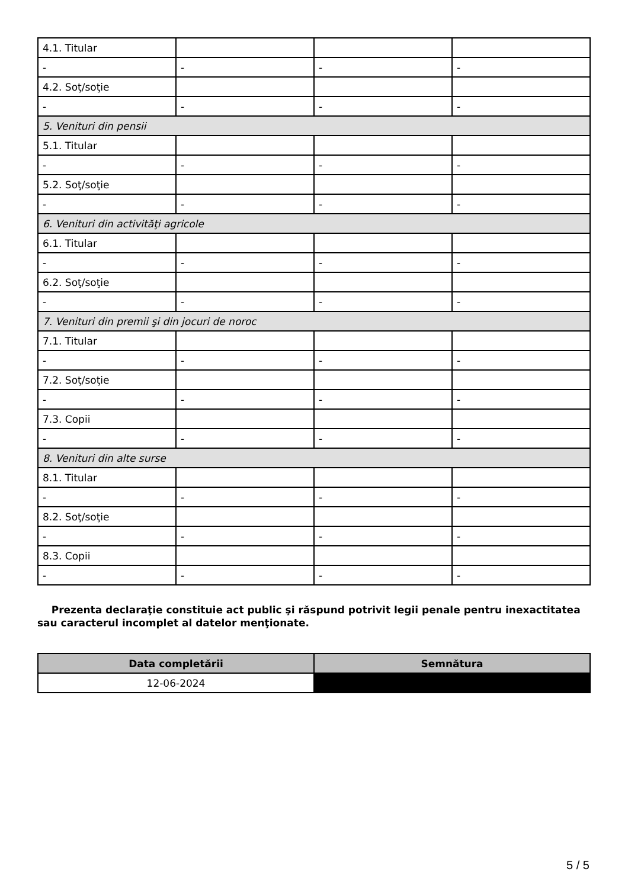| 4.1. Titular | | | |
| - | - | - | - |
| 4.2. Soţ/soţie | | | |
| - | - | - | - |
| 5. Venituri din pensii | | | |
| 5.1. Titular | | | |
| - | - | - | - |
| 5.2. Soţ/soţie | | | |
| - | - | - | - |
| 6. Venituri din activităţi agricole | | | |
| 6.1. Titular | | | |
| - | - | - | - |
| 6.2. Soţ/soţie | | | |
| - | - | - | - |
| 7. Venituri din premii şi din jocuri de noroc | | | |
| 7.1. Titular | | | |
| - | - | - | - |
| 7.2. Soţ/soţie | | | |
| - | - | - | - |
| 7.3. Copii | | | |
| - | - | - | - |
| 8. Venituri din alte surse | | | |
| 8.1. Titular | | | |
| - | - | - | - |
| 8.2. Soţ/soţie | | | |
| - | - | - | - |
| 8.3. Copii | | | |
| - | - | - | - |
Prezenta declaraţie constituie act public şi răspund potrivit legii penale pentru inexactitatea sau caracterul incomplet al datelor menţionate.
| Data completării | Semnătura |
| --- | --- |
| 12-06-2024 | |
5 / 5